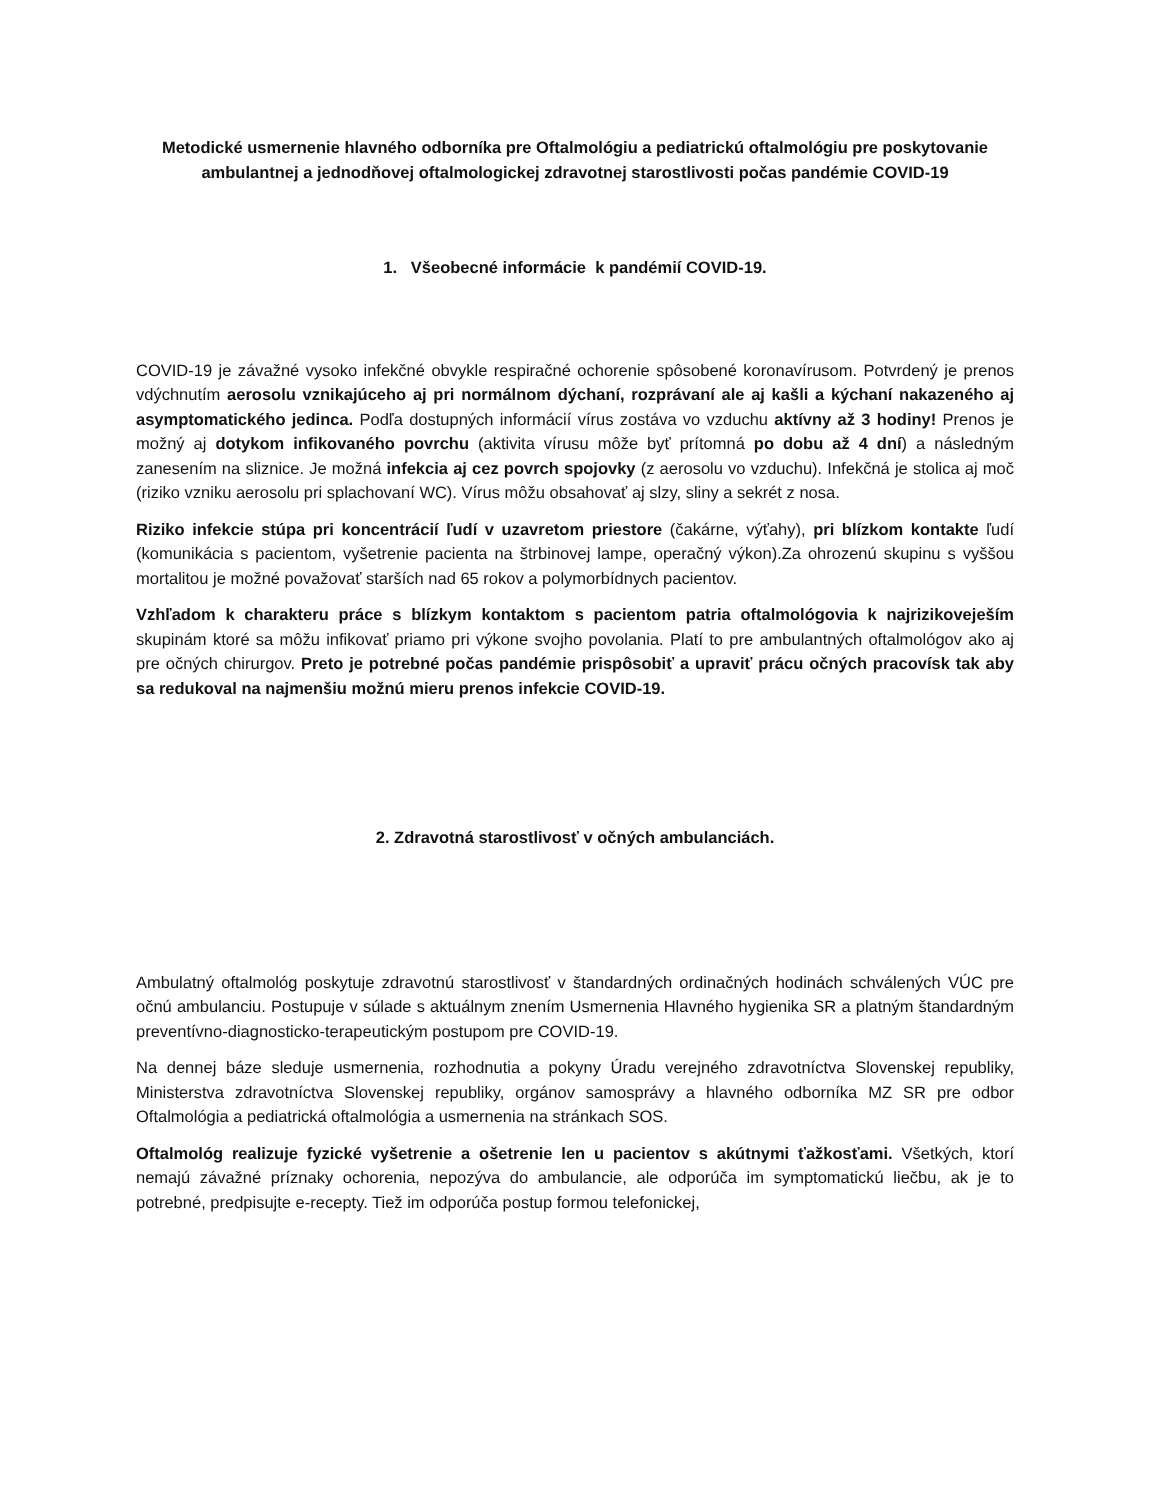Metodické usmernenie hlavného odborníka pre Oftalmológiu a pediatrickú oftalmológiu pre poskytovanie ambulantnej a jednodňovej oftalmologickej zdravotnej starostlivosti počas pandémie COVID-19
1. Všeobecné informácie k pandémií COVID-19.
COVID-19 je závažné vysoko infekčné obvykle respiračné ochorenie spôsobené koronavírusom. Potvrdený je prenos vdýchnutím aerosolu vznikajúceho aj pri normálnom dýchaní, rozprávaní ale aj kašli a kýchaní nakazeného aj asymptomatického jedinca. Podľa dostupných informácií vírus zostáva vo vzduchu aktívny až 3 hodiny! Prenos je možný aj dotykom infikovaného povrchu (aktivita vírusu môže byť prítomná po dobu až 4 dní) a následným zanesením na sliznice. Je možná infekcia aj cez povrch spojovky (z aerosolu vo vzduchu). Infekčná je stolica aj moč (riziko vzniku aerosolu pri splachovaní WC). Vírus môžu obsahovať aj slzy, sliny a sekrét z nosa.
Riziko infekcie stúpa pri koncentrácií ľudí v uzavretom priestore (čakárne, výťahy), pri blízkom kontakte ľudí (komunikácia s pacientom, vyšetrenie pacienta na štrbinovej lampe, operačný výkon).Za ohrozenú skupinu s vyššou mortalitou je možné považovať starších nad 65 rokov a polymorbídnych pacientov.
Vzhľadom k charakteru práce s blízkym kontaktom s pacientom patria oftalmológovia k najrizikoveješím skupinám ktoré sa môžu infikovať priamo pri výkone svojho povolania. Platí to pre ambulantných oftalmológov ako aj pre očných chirurgov. Preto je potrebné počas pandémie prispôsobiť a upraviť prácu očných pracovísk tak aby sa redukoval na najmenšiu možnú mieru prenos infekcie COVID-19.
2. Zdravotná starostlivosť v očných ambulanciách.
Ambulatný oftalmológ poskytuje zdravotnú starostlivosť v štandardných ordinačných hodinách schválených VÚC pre očnú ambulanciu. Postupuje v súlade s aktuálnym znením Usmernenia Hlavného hygienika SR a platným štandardným preventívno-diagnosticko-terapeutickým postupom pre COVID-19.
Na dennej báze sleduje usmernenia, rozhodnutia a pokyny Úradu verejného zdravotníctva Slovenskej republiky, Ministerstva zdravotníctva Slovenskej republiky, orgánov samosprávy a hlavného odborníka MZ SR pre odbor Oftalmológia a pediatrická oftalmológia a usmernenia na stránkach SOS.
Oftalmológ realizuje fyzické vyšetrenie a ošetrenie len u pacientov s akútnymi ťažkosťami. Všetkých, ktorí nemajú závažné príznaky ochorenia, nepozýva do ambulancie, ale odporúča im symptomatickú liečbu, ak je to potrebné, predpisujte e-recepty. Tiež im odporúča postup formou telefonickej,